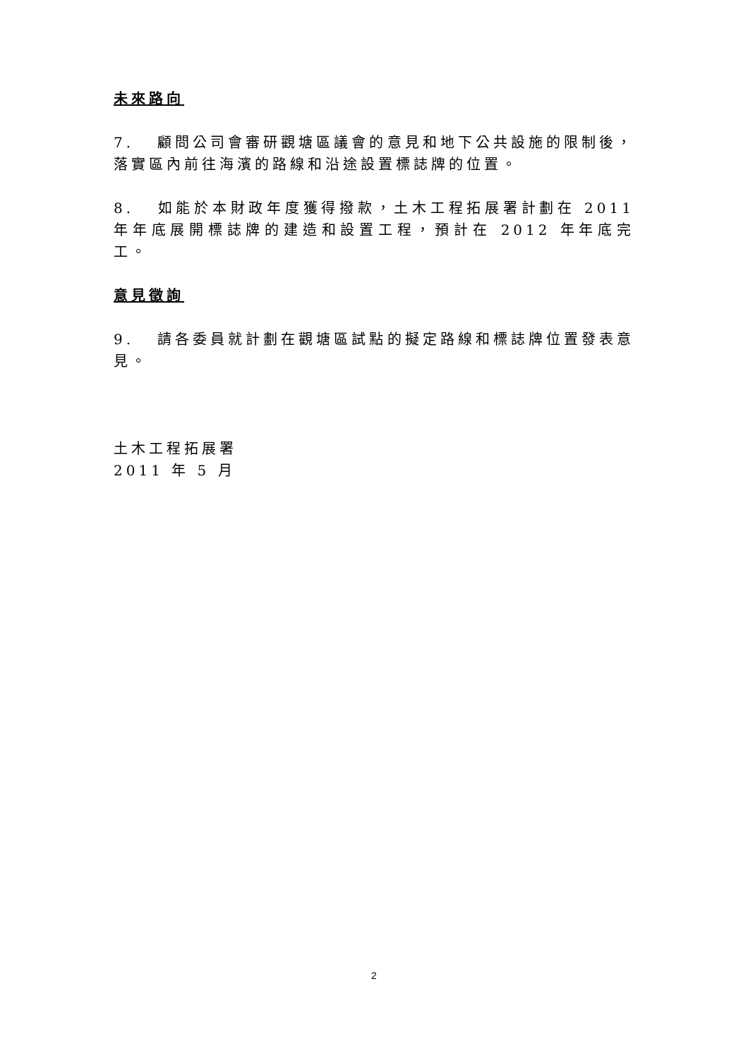未來路向
7. 顧問公司會審研觀塘區議會的意見和地下公共設施的限制後，落實區內前往海濱的路線和沿途設置標誌牌的位置。
8. 如能於本財政年度獲得撥款，土木工程拓展署計劃在 2011 年年底展開標誌牌的建造和設置工程，預計在 2012 年年底完工。
意見徵詢
9. 請各委員就計劃在觀塘區試點的擬定路線和標誌牌位置發表意見。
土木工程拓展署
2011 年 5 月
2